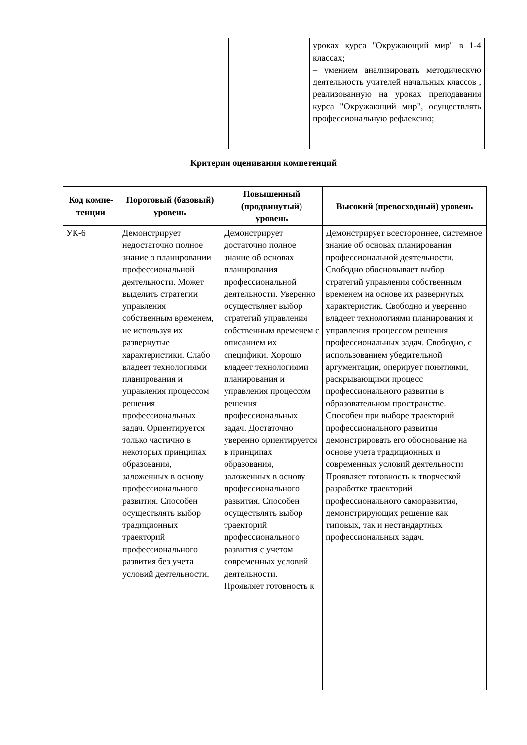| | | | уроках курса "Окружающий мир" в 1-4 классах; – умением анализировать методическую деятельность учителей начальных классов , реализованную на уроках преподавания курса "Окружающий мир", осуществлять профессиональную рефлексию; |
Критерии оценивания компетенций
| Код компе- тенции | Пороговый (базовый) уровень | Повышенный (продвинутый) уровень | Высокий (превосходный) уровень |
| --- | --- | --- | --- |
| УК-6 | Демонстрирует недостаточно полное знание о планировании профессиональной деятельности. Может выделить стратегии управления собственным временем, не используя их развернутые характеристики. Слабо владеет технологиями планирования и управления процессом решения профессиональных задач. Ориентируется только частично в некоторых принципах образования, заложенных в основу профессионального развития. Способен осуществлять выбор традиционных траекторий профессионального развития без учета условий деятельности. | Демонстрирует достаточно полное знание об основах планирования профессиональной деятельности. Уверенно осуществляет выбор стратегий управления собственным временем с описанием их специфики. Хорошо владеет технологиями планирования и управления процессом решения профессиональных задач. Достаточно уверенно ориентируется в принципах образования, заложенных в основу профессионального развития. Способен осуществлять выбор траекторий профессионального развития с учетом современных условий деятельности. Проявляет готовность к | Демонстрирует всестороннее, системное знание об основах планирования профессиональной деятельности. Свободно обосновывает выбор стратегий управления собственным временем на основе их развернутых характеристик. Свободно и уверенно владеет технологиями планирования и управления процессом решения профессиональных задач. Свободно, с использованием убедительной аргументации, оперирует понятиями, раскрывающими процесс профессионального развития в образовательном пространстве. Способен при выборе траекторий профессионального развития демонстрировать его обоснование на основе учета традиционных и современных условий деятельности Проявляет готовность к творческой разработке траекторий профессионального саморазвития, демонстрирующих решение как типовых, так и нестандартных профессиональных задач. |